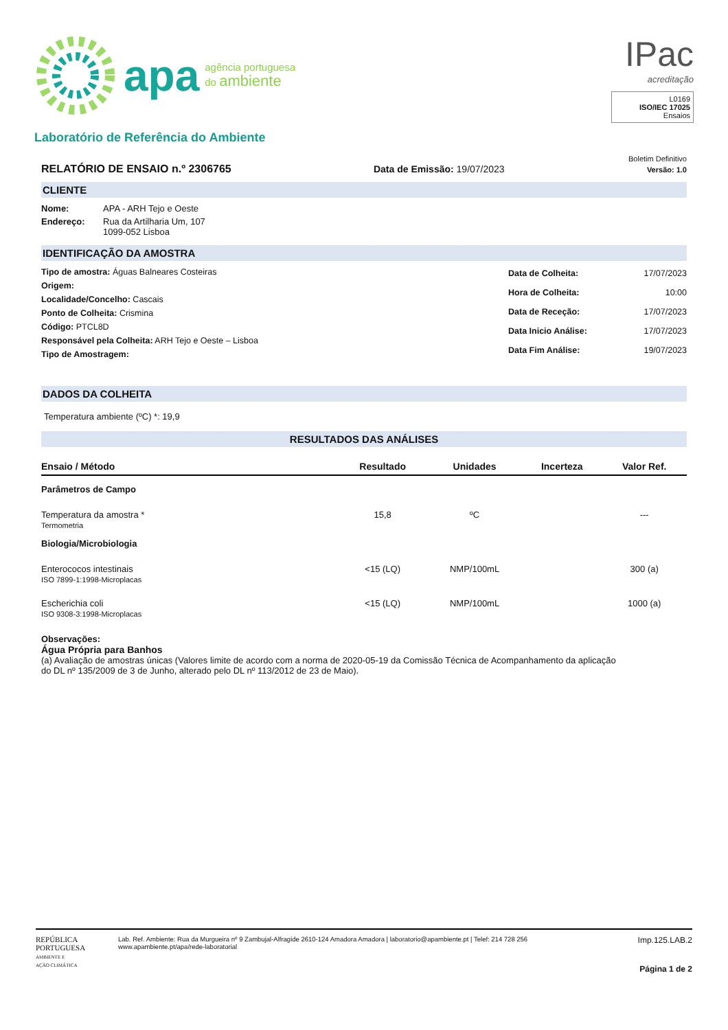apa agência portuguesa
do ambiente
Laboratório de Referência do Ambiente
IPac
acreditação
L0169
ISO/IEC 17025
Ensaios
Boletim Definitivo
RELATÓRIO DE ENSAIO n.º 2306765 Data de Emissão: 19/07/2023 Versão: 1.0
CLIENTE
| Nome: | APA - ARH Tejo e Oeste |
| Endereço: | Rua da Artilharia Um, 107 1099-052 Lisboa |
IDENTIFICAÇÃO DA AMOSTRA
Tipo de amostra: Águas Balneares Costeiras
Origem:
Localidade/Concelho: Cascais
Ponto de Colheita: Crismina
Código: PTCL8D
Responsável pela Colheita: ARH Tejo e Oeste – Lisboa
Tipo de Amostragem:
| Data de Colheita: | 17/07/2023 |
| Hora de Colheita: | 10:00 |
| Data de Receção: | 17/07/2023 |
| Data Inicio Análise: | 17/07/2023 |
| Data Fim Análise: | 19/07/2023 |
DADOS DA COLHEITA
Temperatura ambiente (ºC) *: 19,9
RESULTADOS DAS ANÁLISES
| Ensaio / Método | Resultado | Unidades | Incerteza | Valor Ref. |
| --- | --- | --- | --- | --- |
| Parâmetros de Campo | | | | |
| Temperatura da amostra * Termometria | 15,8 | ºC | | --- |
| Biologia/Microbiologia | | | | |
| Enterococos intestinais ISO 7899-1:1998-Microplacas | <15 (LQ) | NMP/100mL | | 300 (a) |
| Escherichia coli ISO 9308-3:1998-Microplacas | <15 (LQ) | NMP/100mL | | 1000 (a) |
Observações:
Água Própria para Banhos
(a) Avaliação de amostras únicas (Valores limite de acordo com a norma de 2020-05-19 da Comissão Técnica de Acompanhamento da aplicação
do DL nº 135/2009 de 3 de Junho, alterado pelo DL nº 113/2012 de 23 de Maio).
REPÚBLICA
PORTUGUESA
AMBIENTE E
AÇÃO CLIMÁTICA
Lab. Ref. Ambiente: Rua da Murgueira nº 9 Zambujal-Alfragide 2610-124 Amadora Amadora | laboratorio@apambiente.pt | Telef: 214 728 256
www.apambiente.pt/apa/rede-laboratorial
Imp.125.LAB.2
Página 1 de 2